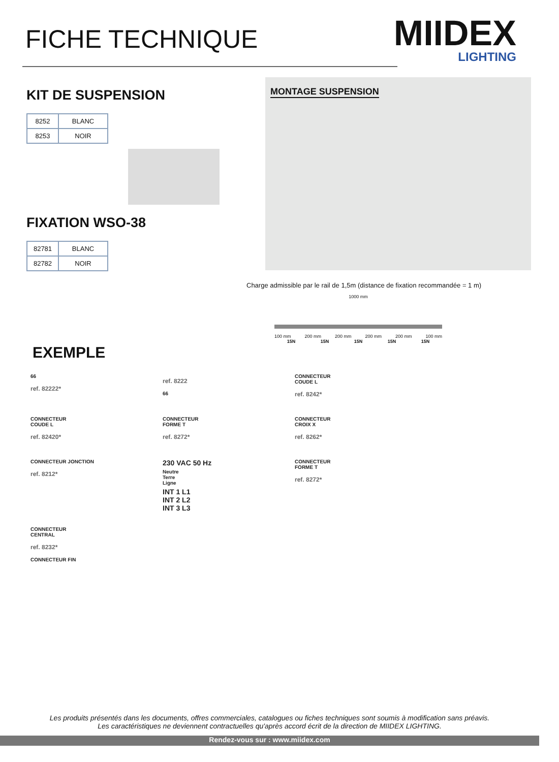FICHE TECHNIQUE
MIIDEX
LIGHTING
KIT DE SUSPENSION
| 8252 | BLANC |
| 8253 | NOIR |
FIXATION WSO-38
| 82781 | BLANC |
| 82782 | NOIR |
MONTAGE SUSPENSION
Charge admissible par le rail de 1,5m (distance de fixation recommandée = 1 m)
1000 mm
100 mm 200 mm 200 mm 200 mm 200 mm 100 mm
15N 15N 15N 15N 15N
EXEMPLE
66
ref. 82222*
ref. 8222
66
CONNECTEUR
COUDE L
ref. 8242*
CONNECTEUR
COUDE L
ref. 82420*
CONNECTEUR
FORME T
ref. 8272*
CONNECTEUR
CROIX X
ref. 8262*
CONNECTEUR JONCTION
ref. 8212*
230 VAC 50 Hz
Neutre
Terre
Ligne
INT 1 L1
INT 2 L2
INT 3 L3
CONNECTEUR
FORME T
ref. 8272*
CONNECTEUR
CENTRAL
ref. 8232*
CONNECTEUR FIN
Les produits présentés dans les documents, offres commerciales, catalogues ou fiches techniques sont soumis à modification sans préavis.
Les caractéristiques ne deviennent contractuelles qu'après accord écrit de la direction de MIIDEX LIGHTING.
Rendez-vous sur : www.miidex.com